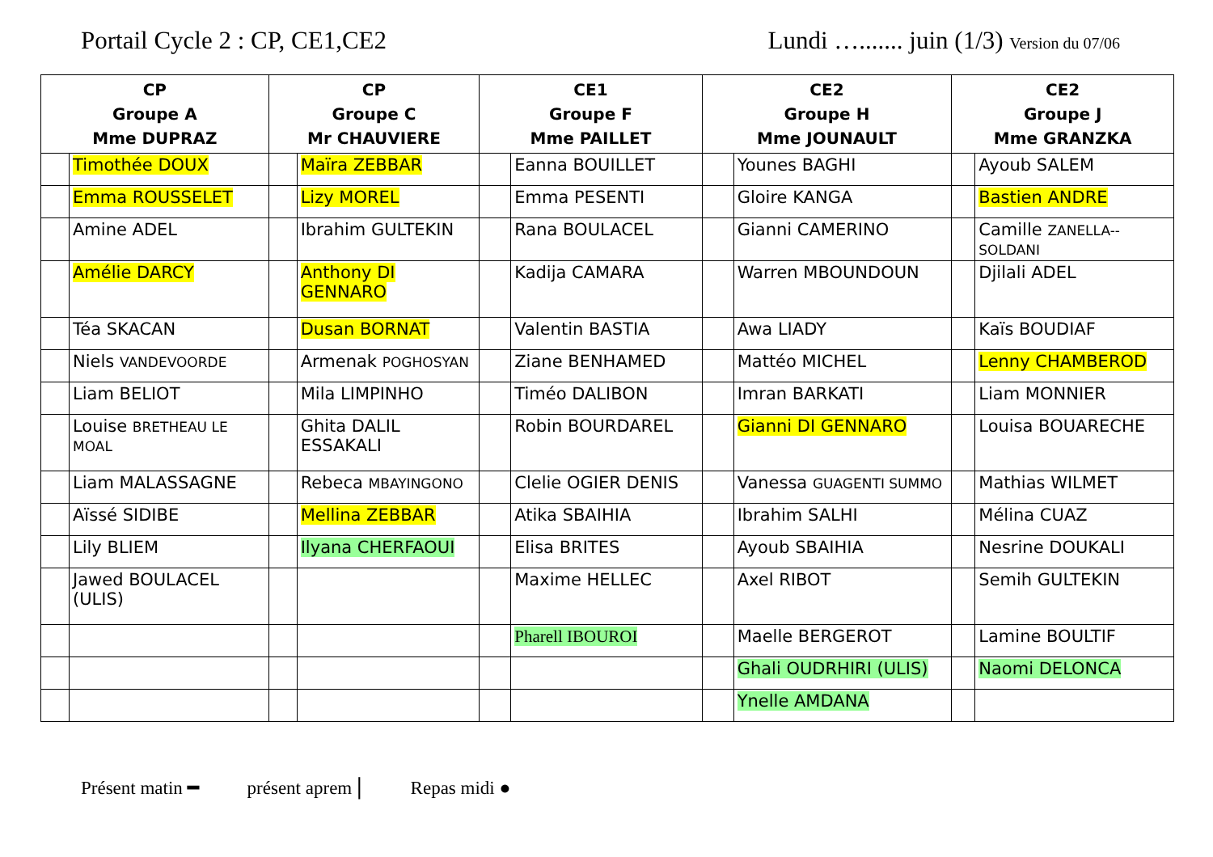Portail Cycle 2 : CP, CE1,CE2 Lundi …....... juin (1/3) Version du 07/06
| CP Groupe A Mme DUPRAZ | | CP Groupe C Mr CHAUVIERE | | CE1 Groupe F Mme PAILLET | | CE2 Groupe H Mme JOUNAULT | | CE2 Groupe J Mme GRANZKA | |
| --- | --- | --- | --- | --- | --- | --- | --- | --- | --- |
| | Timothée DOUX | | Maïra ZEBBAR | | Eanna BOUILLET | | Younes BAGHI | | Ayoub SALEM |
| | Emma ROUSSELET | | Lizy MOREL | | Emma PESENTI | | Gloire KANGA | | Bastien ANDRE |
| | Amine ADEL | | Ibrahim GULTEKIN | | Rana BOULACEL | | Gianni CAMERINO | | Camille ZANELLA--SOLDANI |
| | Amélie DARCY | | Anthony DI GENNARO | | Kadija CAMARA | | Warren MBOUNDOUN | | Djilali ADEL |
| | Téa SKACAN | | Dusan BORNAT | | Valentin BASTIA | | Awa LIADY | | Kaïs BOUDIAF |
| | Niels VANDEVOORDE | | Armenak POGHOSYAN | | Ziane BENHAMED | | Mattéo MICHEL | | Lenny CHAMBEROD |
| | Liam BELIOT | | Mila LIMPINHO | | Timéo DALIBON | | Imran BARKATI | | Liam MONNIER |
| | Louise BRETHEAU LE MOAL | | Ghita DALIL ESSAKALI | | Robin BOURDAREL | | Gianni DI GENNARO | | Louisa BOUARECHE |
| | Liam MALASSAGNE | | Rebeca MBAYINGONO | | Clelie OGIER DENIS | | Vanessa GUAGENTI SUMMO | | Mathias WILMET |
| | Aïssé SIDIBE | | Mellina ZEBBAR | | Atika SBAIHIA | | Ibrahim SALHI | | Mélina CUAZ |
| | Lily BLIEM | | Ilyana CHERFAOUI | | Elisa BRITES | | Ayoub SBAIHIA | | Nesrine DOUKALI |
| | Jawed BOULACEL (ULIS) | | | | Maxime HELLEC | | Axel RIBOT | | Semih GULTEKIN |
| | | | | | Pharell IBOUROI | | Maelle BERGEROT | | Lamine BOULTIF |
| | | | | | | | Ghali OUDRHIRI (ULIS) | | Naomi DELONCA |
| | | | | | | | Ynelle AMDANA | | |
Présent matin ━ présent aprem | Repas midi ●